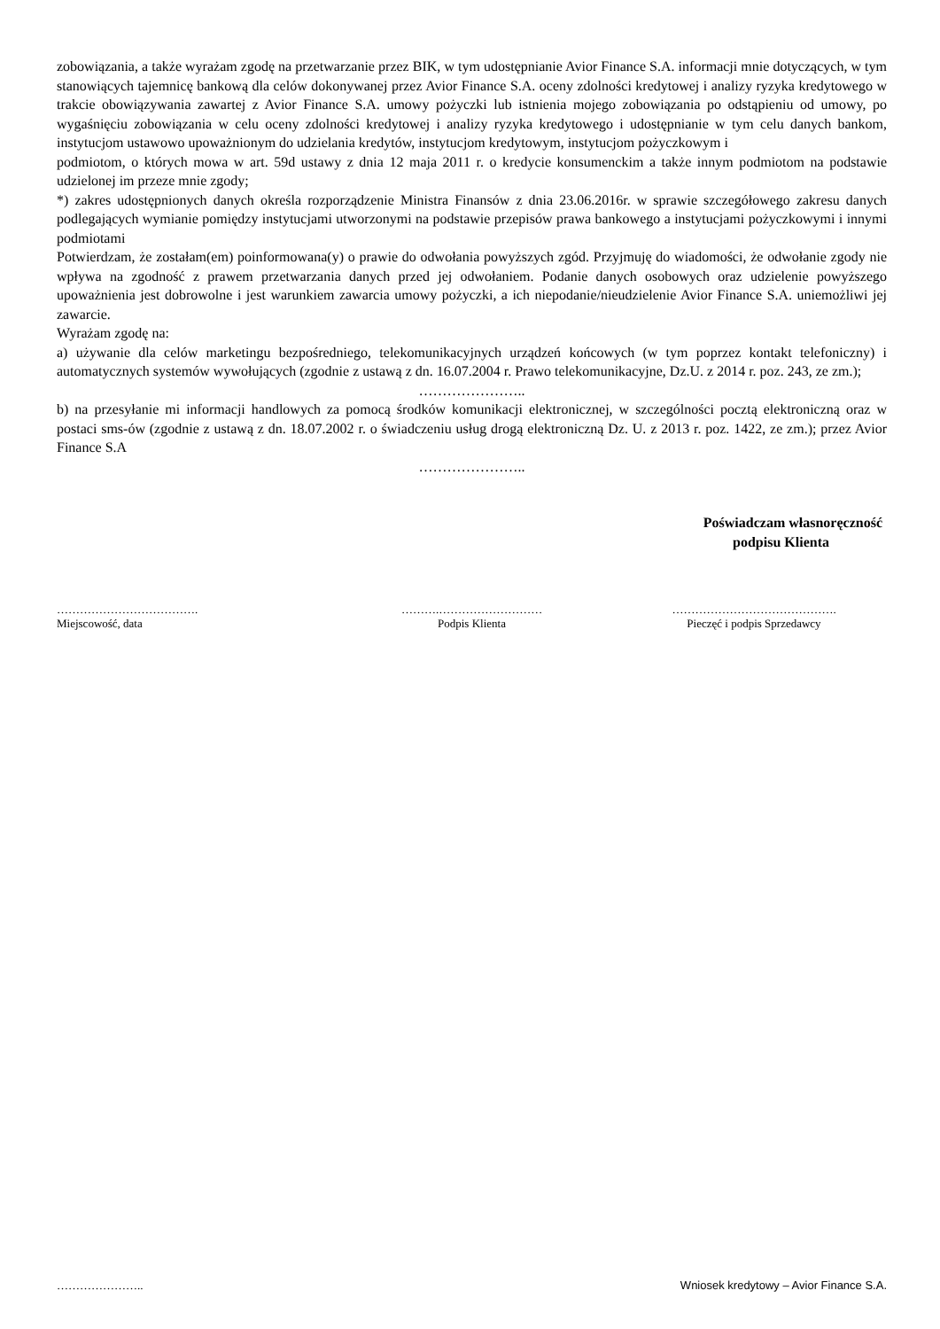zobowiązania, a także wyrażam zgodę na przetwarzanie przez BIK, w tym udostępnianie Avior Finance S.A. informacji mnie dotyczących, w tym stanowiących tajemnicę bankową dla celów dokonywanej przez Avior Finance S.A. oceny zdolności kredytowej i analizy ryzyka kredytowego w trakcie obowiązywania zawartej z Avior Finance S.A. umowy pożyczki lub istnienia mojego zobowiązania po odstąpieniu od umowy, po wygaśnięciu zobowiązania w celu oceny zdolności kredytowej i analizy ryzyka kredytowego i udostępnianie w tym celu danych bankom, instytucjom ustawowo upoważnionym do udzielania kredytów, instytucjom kredytowym, instytucjom pożyczkowym i
podmiotom, o których mowa w art. 59d ustawy z dnia 12 maja 2011 r. o kredycie konsumenckim a także innym podmiotom na podstawie udzielonej im przeze mnie zgody;
*) zakres udostępnionych danych określa rozporządzenie Ministra Finansów z dnia 23.06.2016r. w sprawie szczegółowego zakresu danych podlegających wymianie pomiędzy instytucjami utworzonymi na podstawie przepisów prawa bankowego a instytucjami pożyczkowymi i innymi podmiotami
Potwierdzam, że zostałam(em) poinformowana(y) o prawie do odwołania powyższych zgód. Przyjmuję do wiadomości, że odwołanie zgody nie wpływa na zgodność z prawem przetwarzania danych przed jej odwołaniem. Podanie danych osobowych oraz udzielenie powyższego upoważnienia jest dobrowolne i jest warunkiem zawarcia umowy pożyczki, a ich niepodanie/nieudzielenie Avior Finance S.A. uniemożliwi jej zawarcie.
Wyrażam zgodę na:
a) używanie dla celów marketingu bezpośredniego, telekomunikacyjnych urządzeń końcowych (w tym poprzez kontakt telefoniczny) i automatycznych systemów wywołujących (zgodnie z ustawą z dn. 16.07.2004 r. Prawo telekomunikacyjne, Dz.U. z 2014 r. poz. 243, ze zm.);
…………………..
b) na przesyłanie mi informacji handlowych za pomocą środków komunikacji elektronicznej, w szczególności pocztą elektroniczną oraz w postaci sms-ów (zgodnie z ustawą z dn. 18.07.2002 r. o świadczeniu usług drogą elektroniczną Dz. U. z 2013 r. poz. 1422, ze zm.); przez Avior Finance S.A
…………………..
Poświadczam własnoręczność
podpisu Klienta
……………………………….
Miejscowość, data
……….………………………
Podpis Klienta
…………………………………….
Pieczęć i podpis Sprzedawcy
………………….. Wniosek kredytowy – Avior Finance S.A.